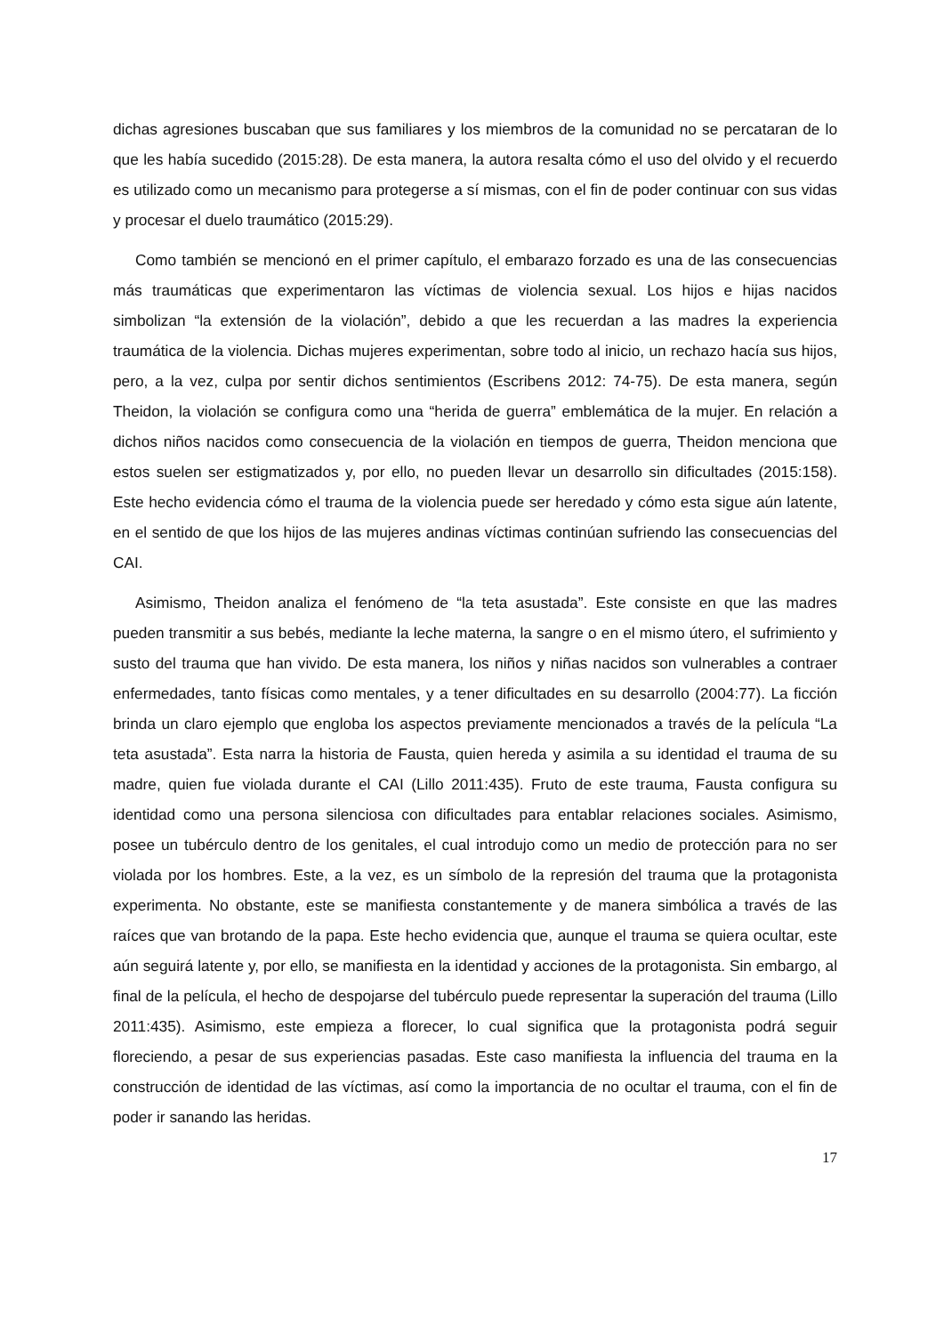dichas agresiones buscaban que sus familiares y los miembros de la comunidad no se percataran de lo que les había sucedido (2015:28). De esta manera, la autora resalta cómo el uso del olvido y el recuerdo es utilizado como un mecanismo para protegerse a sí mismas, con el fin de poder continuar con sus vidas y procesar el duelo traumático (2015:29).
Como también se mencionó en el primer capítulo, el embarazo forzado es una de las consecuencias más traumáticas que experimentaron las víctimas de violencia sexual. Los hijos e hijas nacidos simbolizan “la extensión de la violación”, debido a que les recuerdan a las madres la experiencia traumática de la violencia. Dichas mujeres experimentan, sobre todo al inicio, un rechazo hacía sus hijos, pero, a la vez, culpa por sentir dichos sentimientos (Escribens 2012: 74-75). De esta manera, según Theidon, la violación se configura como una “herida de guerra” emblemática de la mujer. En relación a dichos niños nacidos como consecuencia de la violación en tiempos de guerra, Theidon menciona que estos suelen ser estigmatizados y, por ello, no pueden llevar un desarrollo sin dificultades (2015:158). Este hecho evidencia cómo el trauma de la violencia puede ser heredado y cómo esta sigue aún latente, en el sentido de que los hijos de las mujeres andinas víctimas continúan sufriendo las consecuencias del CAI.
Asimismo, Theidon analiza el fenómeno de “la teta asustada”. Este consiste en que las madres pueden transmitir a sus bebés, mediante la leche materna, la sangre o en el mismo útero, el sufrimiento y susto del trauma que han vivido. De esta manera, los niños y niñas nacidos son vulnerables a contraer enfermedades, tanto físicas como mentales, y a tener dificultades en su desarrollo (2004:77). La ficción brinda un claro ejemplo que engloba los aspectos previamente mencionados a través de la película “La teta asustada”. Esta narra la historia de Fausta, quien hereda y asimila a su identidad el trauma de su madre, quien fue violada durante el CAI (Lillo 2011:435). Fruto de este trauma, Fausta configura su identidad como una persona silenciosa con dificultades para entablar relaciones sociales. Asimismo, posee un tubérculo dentro de los genitales, el cual introdujo como un medio de protección para no ser violada por los hombres. Este, a la vez, es un símbolo de la represión del trauma que la protagonista experimenta. No obstante, este se manifiesta constantemente y de manera simbólica a través de las raíces que van brotando de la papa. Este hecho evidencia que, aunque el trauma se quiera ocultar, este aún seguirá latente y, por ello, se manifiesta en la identidad y acciones de la protagonista. Sin embargo, al final de la película, el hecho de despojarse del tubérculo puede representar la superación del trauma (Lillo 2011:435). Asimismo, este empieza a florecer, lo cual significa que la protagonista podrá seguir floreciendo, a pesar de sus experiencias pasadas. Este caso manifiesta la influencia del trauma en la construcción de identidad de las víctimas, así como la importancia de no ocultar el trauma, con el fin de poder ir sanando las heridas.
17